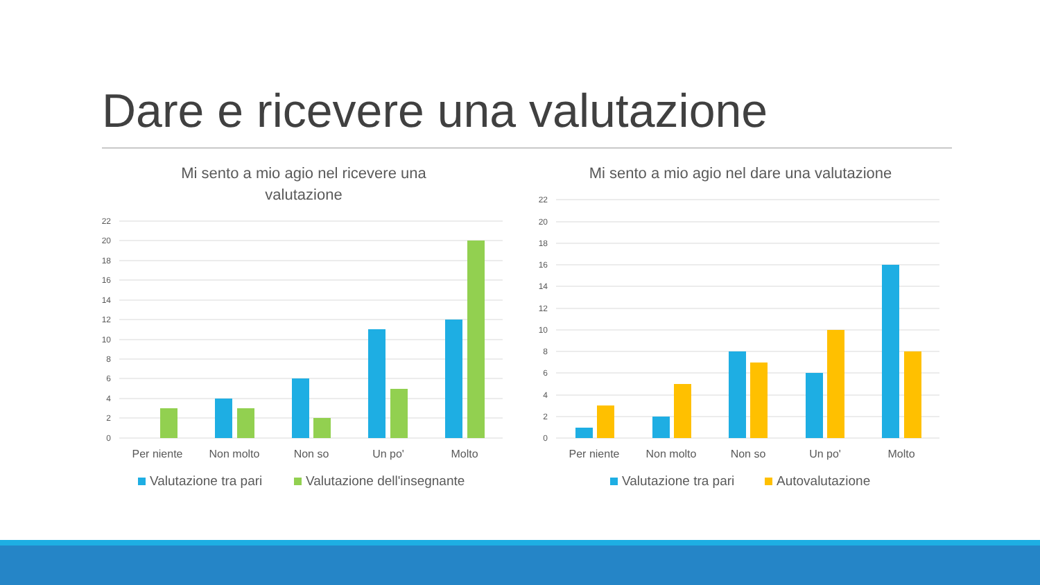Dare e ricevere una valutazione
Mi sento a mio agio nel ricevere una
valutazione
22
20
18
16
14
12
10
8
6
4
2
0
Per niente
Non molto
Non so
Un po'
Molto
Valutazione tra pari
Valutazione dell'insegnante
Mi sento a mio agio nel dare una valutazione
22
20
18
16
14
12
10
8
6
4
2
0
Per niente
Non molto
Non so
Un po'
Molto
Valutazione tra pari
Autovalutazione